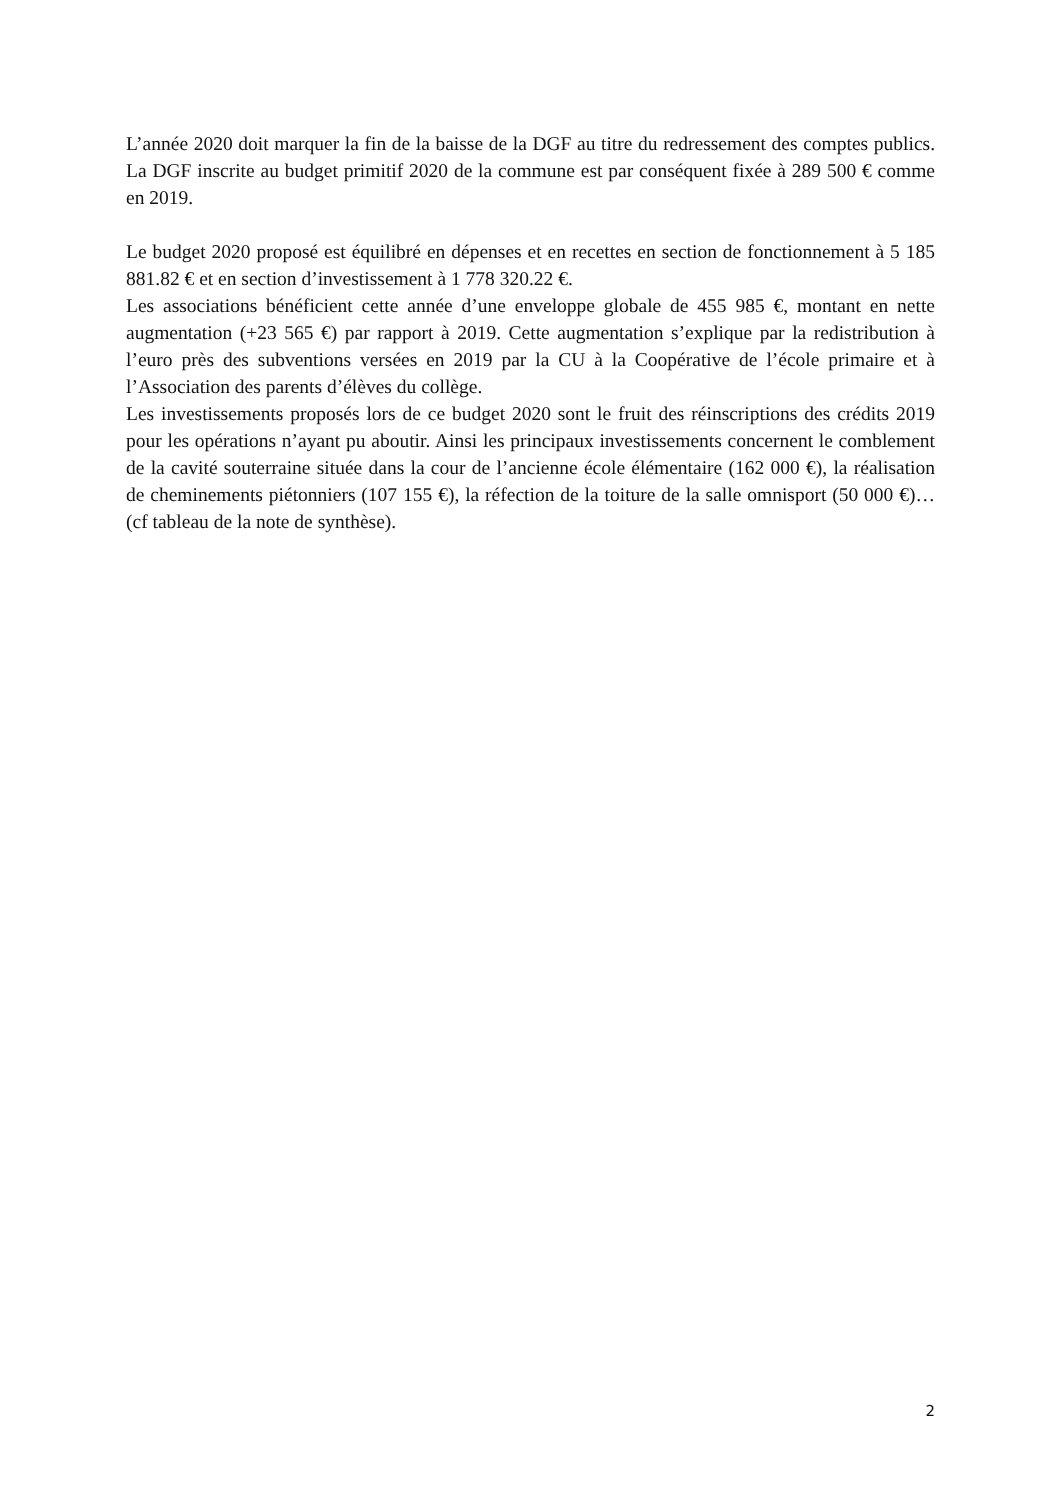L’année 2020 doit marquer la fin de la baisse de la DGF au titre du redressement des comptes publics. La DGF inscrite au budget primitif 2020 de la commune est par conséquent fixée à 289 500 € comme en 2019.
Le budget 2020 proposé est équilibré en dépenses et en recettes en section de fonctionnement à 5 185 881.82 € et en section d’investissement à 1 778 320.22 €.
Les associations bénéficient cette année d’une enveloppe globale de 455 985 €, montant en nette augmentation (+23 565 €) par rapport à 2019. Cette augmentation s’explique par la redistribution à l’euro près des subventions versées en 2019 par la CU à la Coopérative de l’école primaire et à l’Association des parents d’élèves du collège.
Les investissements proposés lors de ce budget 2020 sont le fruit des réinscriptions des crédits 2019 pour les opérations n’ayant pu aboutir. Ainsi les principaux investissements concernent le comblement de la cavité souterraine située dans la cour de l’ancienne école élémentaire (162 000 €), la réalisation de cheminements piétonniers (107 155 €), la réfection de la toiture de la salle omnisport (50 000 €)…(cf tableau de la note de synthèse).
2